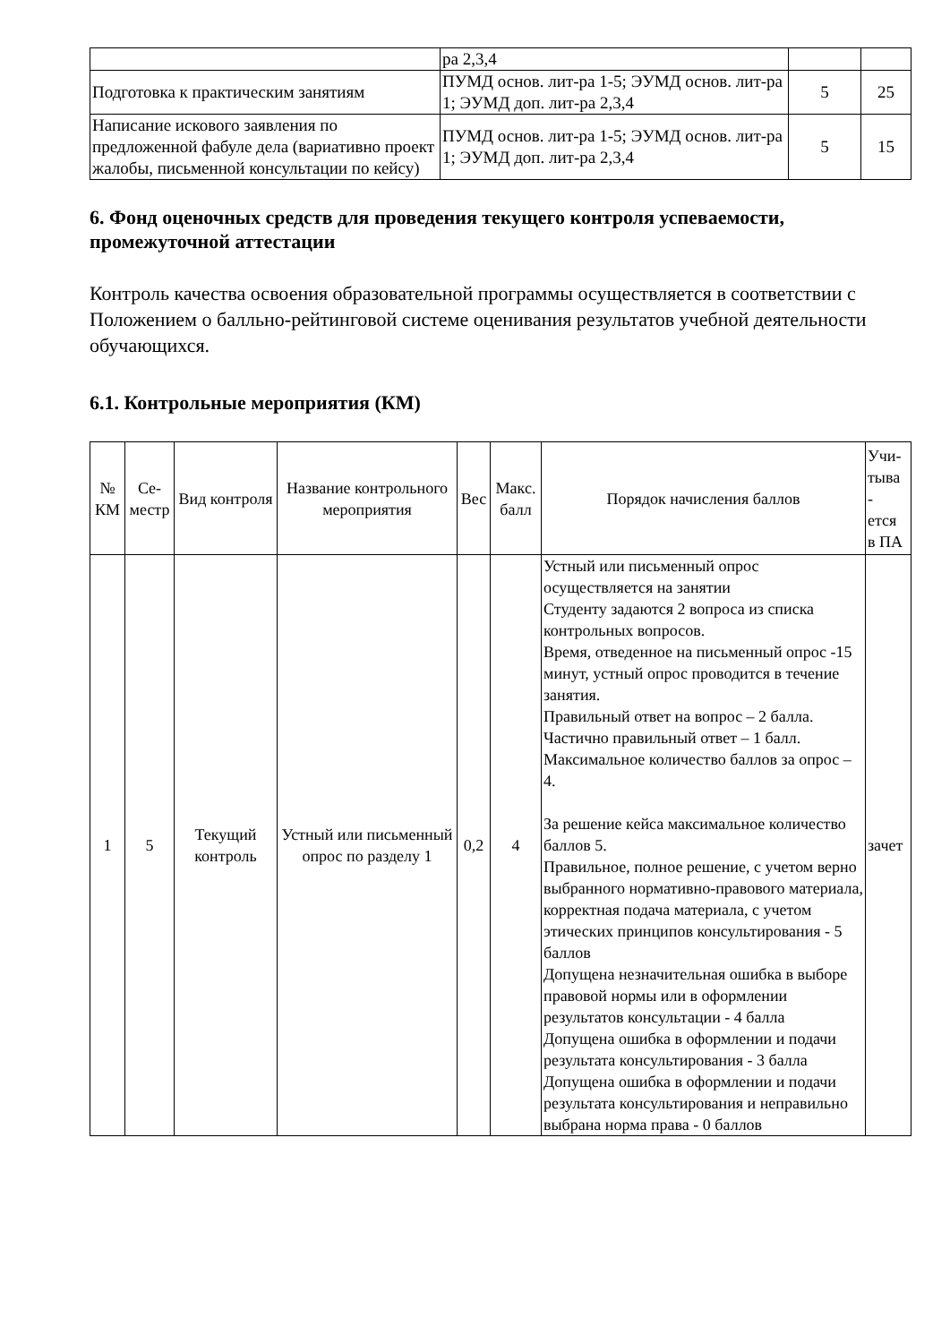| | ра 2,3,4 | | |
| Подготовка к практическим занятиям | ПУМД основ. лит-ра 1-5; ЭУМД основ. лит-ра 1; ЭУМД доп. лит-ра 2,3,4 | 5 | 25 |
| Написание искового заявления по предложенной фабуле дела (вариативно проект жалобы, письменной консультации по кейсу) | ПУМД основ. лит-ра 1-5; ЭУМД основ. лит-ра 1; ЭУМД доп. лит-ра 2,3,4 | 5 | 15 |
6. Фонд оценочных средств для проведения текущего контроля успеваемости, промежуточной аттестации
Контроль качества освоения образовательной программы осуществляется в соответствии с Положением о балльно-рейтинговой системе оценивания результатов учебной деятельности обучающихся.
6.1. Контрольные мероприятия (КМ)
| № КМ | Се- местр | Вид контроля | Название контрольного мероприятия | Вес | Макс. балл | Порядок начисления баллов | Учи- тыва - ется в ПА |
| --- | --- | --- | --- | --- | --- | --- | --- |
| 1 | 5 | Текущий контроль | Устный или письменный опрос по разделу 1 | 0,2 | 4 | Устный или письменный опрос осуществляется на занятии Студенту задаются 2 вопроса из списка контрольных вопросов. Время, отведенное на письменный опрос -15 минут, устный опрос проводится в течение занятия. Правильный ответ на вопрос – 2 балла. Частично правильный ответ – 1 балл. Максимальное количество баллов за опрос – 4. За решение кейса максимальное количество баллов 5. Правильное, полное решение, с учетом верно выбранного нормативно-правового материала, корректная подача материала, с учетом этических принципов консультирования - 5 баллов Допущена незначительная ошибка в выборе правовой нормы или в оформлении результатов консультации - 4 балла Допущена ошибка в оформлении и подачи результата консультирования - 3 балла Допущена ошибка в оформлении и подачи результата консультирования и неправильно выбрана норма права - 0 баллов | зачет |